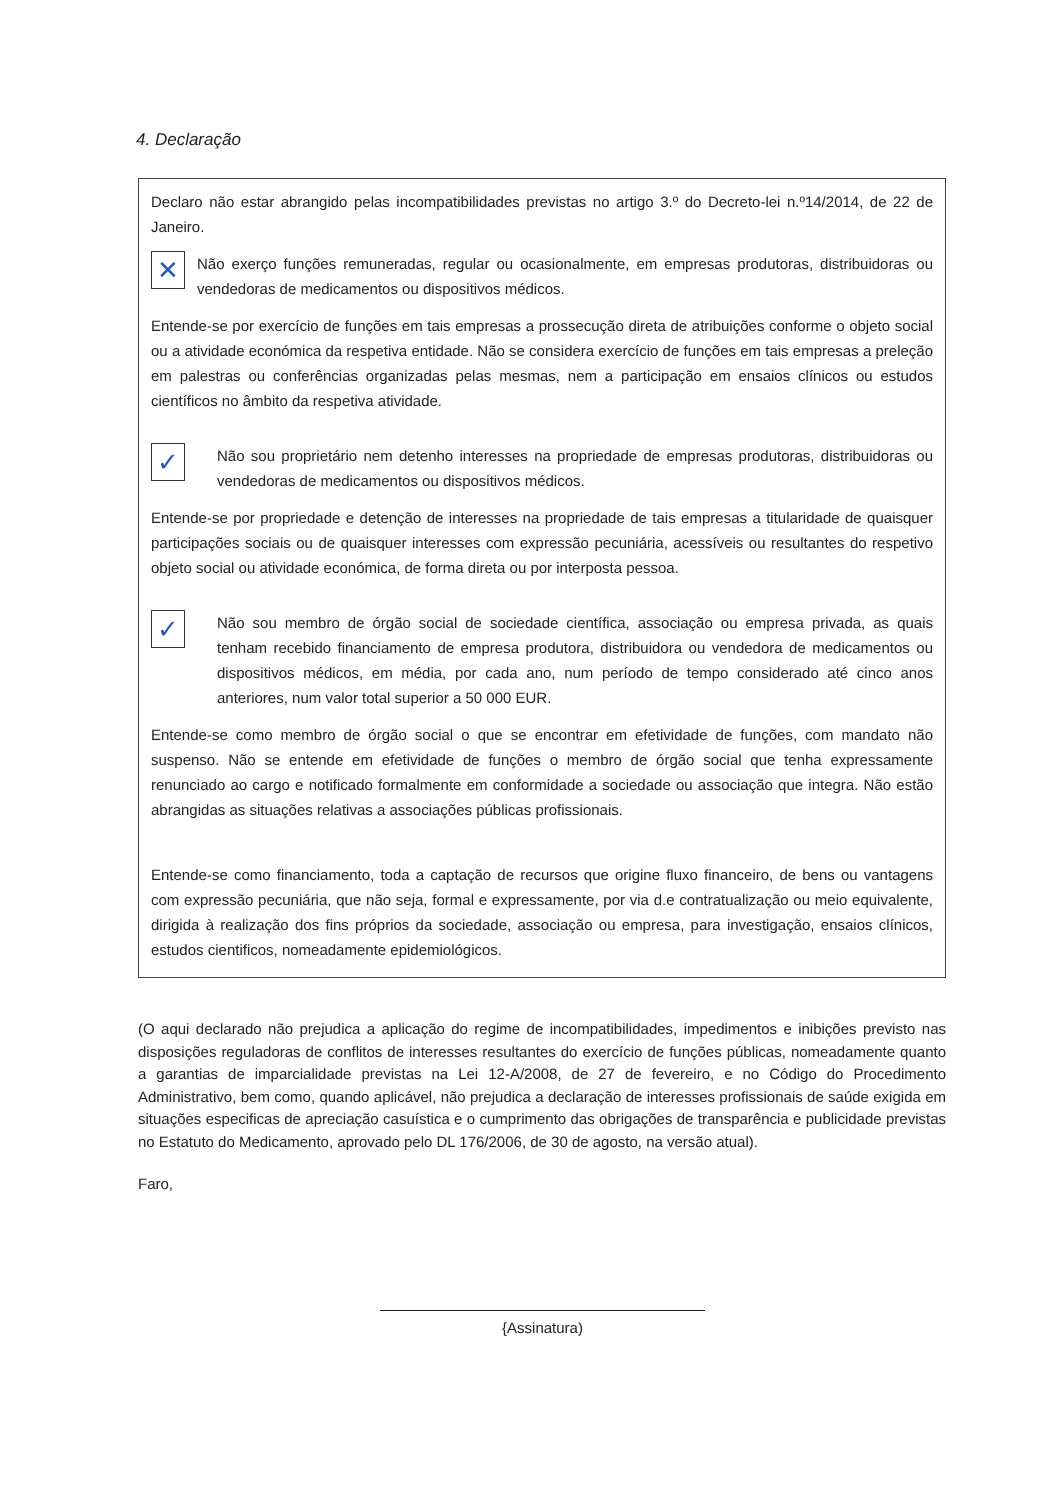4. Declaração
Declaro não estar abrangido pelas incompatibilidades previstas no artigo 3.º do Decreto-lei n.º14/2014, de 22 de Janeiro.
✕
Não exerço funções remuneradas, regular ou ocasionalmente, em empresas produtoras, distribuidoras ou vendedoras de medicamentos ou dispositivos médicos.
Entende-se por exercício de funções em tais empresas a prossecução direta de atribuições conforme o objeto social ou a atividade económica da respetiva entidade. Não se considera exercício de funções em tais empresas a preleção em palestras ou conferências organizadas pelas mesmas, nem a participação em ensaios clínicos ou estudos científicos no âmbito da respetiva atividade.
✓
Não sou proprietário nem detenho interesses na propriedade de empresas produtoras, distribuidoras ou vendedoras de medicamentos ou dispositivos médicos.
Entende-se por propriedade e detenção de interesses na propriedade de tais empresas a titularidade de quaisquer participações sociais ou de quaisquer interesses com expressão pecuniária, acessíveis ou resultantes do respetivo objeto social ou atividade económica, de forma direta ou por interposta pessoa.
✓
Não sou membro de órgão social de sociedade científica, associação ou empresa privada, as quais tenham recebido financiamento de empresa produtora, distribuidora ou vendedora de medicamentos ou dispositivos médicos, em média, por cada ano, num período de tempo considerado até cinco anos anteriores, num valor total superior a 50 000 EUR.
Entende-se como membro de órgão social o que se encontrar em efetividade de funções, com mandato não suspenso. Não se entende em efetividade de funções o membro de órgão social que tenha expressamente renunciado ao cargo e notificado formalmente em conformidade a sociedade ou associação que integra. Não estão abrangidas as situações relativas a associações públicas profissionais.
Entende-se como financiamento, toda a captação de recursos que origine fluxo financeiro, de bens ou vantagens com expressão pecuniária, que não seja, formal e expressamente, por via d.e contratualização ou meio equivalente, dirigida à realização dos fins próprios da sociedade, associação ou empresa, para investigação, ensaios clínicos, estudos cientificos, nomeadamente epidemiológicos.
(O aqui declarado não prejudica a aplicação do regime de incompatibilidades, impedimentos e inibições previsto nas disposições reguladoras de conflitos de interesses resultantes do exercício de funções públicas, nomeadamente quanto a garantias de imparcialidade previstas na Lei 12-A/2008, de 27 de fevereiro, e no Código do Procedimento Administrativo, bem como, quando aplicável, não prejudica a declaração de interesses profissionais de saúde exigida em situações especificas de apreciação casuística e o cumprimento das obrigações de transparência e publicidade previstas no Estatuto do Medicamento, aprovado pelo DL 176/2006, de 30 de agosto, na versão atual).
Faro,
{Assinatura)